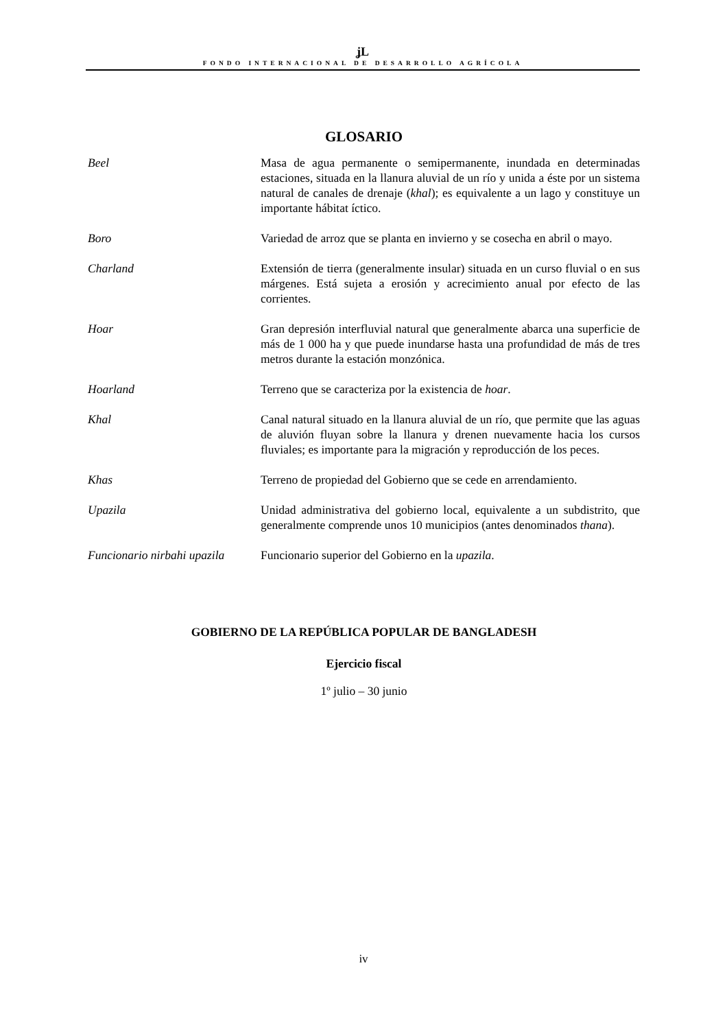ʝL
FONDO INTERNACIONAL DE DESARROLLO AGRÍCOLA
GLOSARIO
Beel Masa de agua permanente o semipermanente, inundada en determinadas estaciones, situada en la llanura aluvial de un río y unida a éste por un sistema natural de canales de drenaje (khal); es equivalente a un lago y constituye un importante hábitat íctico.
Boro Variedad de arroz que se planta en invierno y se cosecha en abril o mayo.
Charland Extensión de tierra (generalmente insular) situada en un curso fluvial o en sus márgenes. Está sujeta a erosión y acrecimiento anual por efecto de las corrientes.
Hoar Gran depresión interfluvial natural que generalmente abarca una superficie de más de 1 000 ha y que puede inundarse hasta una profundidad de más de tres metros durante la estación monzónica.
Hoarland Terreno que se caracteriza por la existencia de hoar.
Khal Canal natural situado en la llanura aluvial de un río, que permite que las aguas de aluvión fluyan sobre la llanura y drenen nuevamente hacia los cursos fluviales; es importante para la migración y reproducción de los peces.
Khas Terreno de propiedad del Gobierno que se cede en arrendamiento.
Upazila Unidad administrativa del gobierno local, equivalente a un subdistrito, que generalmente comprende unos 10 municipios (antes denominados thana).
Funcionario nirbahi upazila
Funcionario superior del Gobierno en la upazila.
GOBIERNO DE LA REPÚBLICA POPULAR DE BANGLADESH
Ejercicio fiscal
1º julio – 30 junio
iv